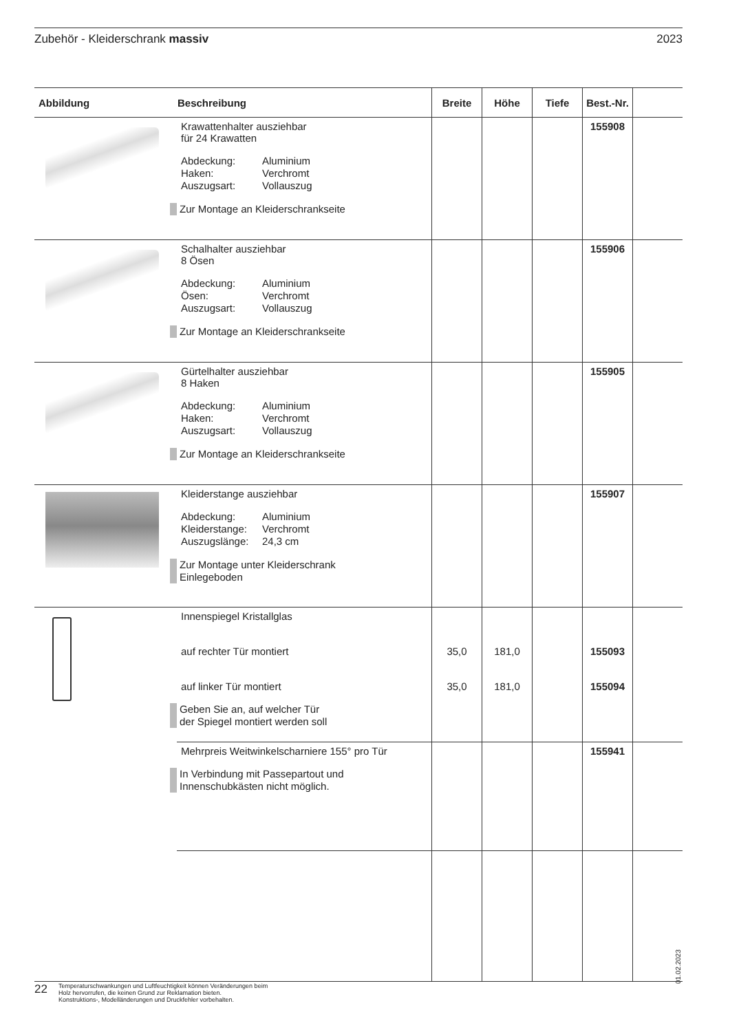Zubehör - Kleiderschrank massiv 2023
| Abbildung | Beschreibung | Breite | Höhe | Tiefe | Best.-Nr. | |
| --- | --- | --- | --- | --- | --- | --- |
| | Krawattenhalter ausziehbar für 24 Krawatten Abdeckung: Aluminium Haken: Verchromt Auszugsart: Vollauszug Zur Montage an Kleiderschrankseite | | | | 155908 | |
| | Schalhalter ausziehbar 8 Ösen Abdeckung: Aluminium Ösen: Verchromt Auszugsart: Vollauszug Zur Montage an Kleiderschrankseite | | | | 155906 | |
| | Gürtelhalter ausziehbar 8 Haken Abdeckung: Aluminium Haken: Verchromt Auszugsart: Vollauszug Zur Montage an Kleiderschrankseite | | | | 155905 | |
| | Kleiderstange ausziehbar Abdeckung: Aluminium Kleiderstange: Verchromt Auszugslänge: 24,3 cm Zur Montage unter Kleiderschrank Einlegeboden | | | | 155907 | |
| | Innenspiegel Kristallglas auf rechter Tür montiert auf linker Tür montiert Geben Sie an, auf welcher Tür der Spiegel montiert werden soll | 35,0 35,0 | 181,0 181,0 | | 155093 155094 | |
| | Mehrpreis Weitwinkelscharniere 155° pro Tür In Verbindung mit Passepartout und Innenschubkästen nicht möglich. | | | | 155941 | |
01.02.2023
22 Temperaturschwankungen und Luftfeuchtigkeit können Veränderungen beim
Holz hervorrufen, die keinen Grund zur Reklamation bieten.
Konstruktions-, Modelländerungen und Druckfehler vorbehalten.